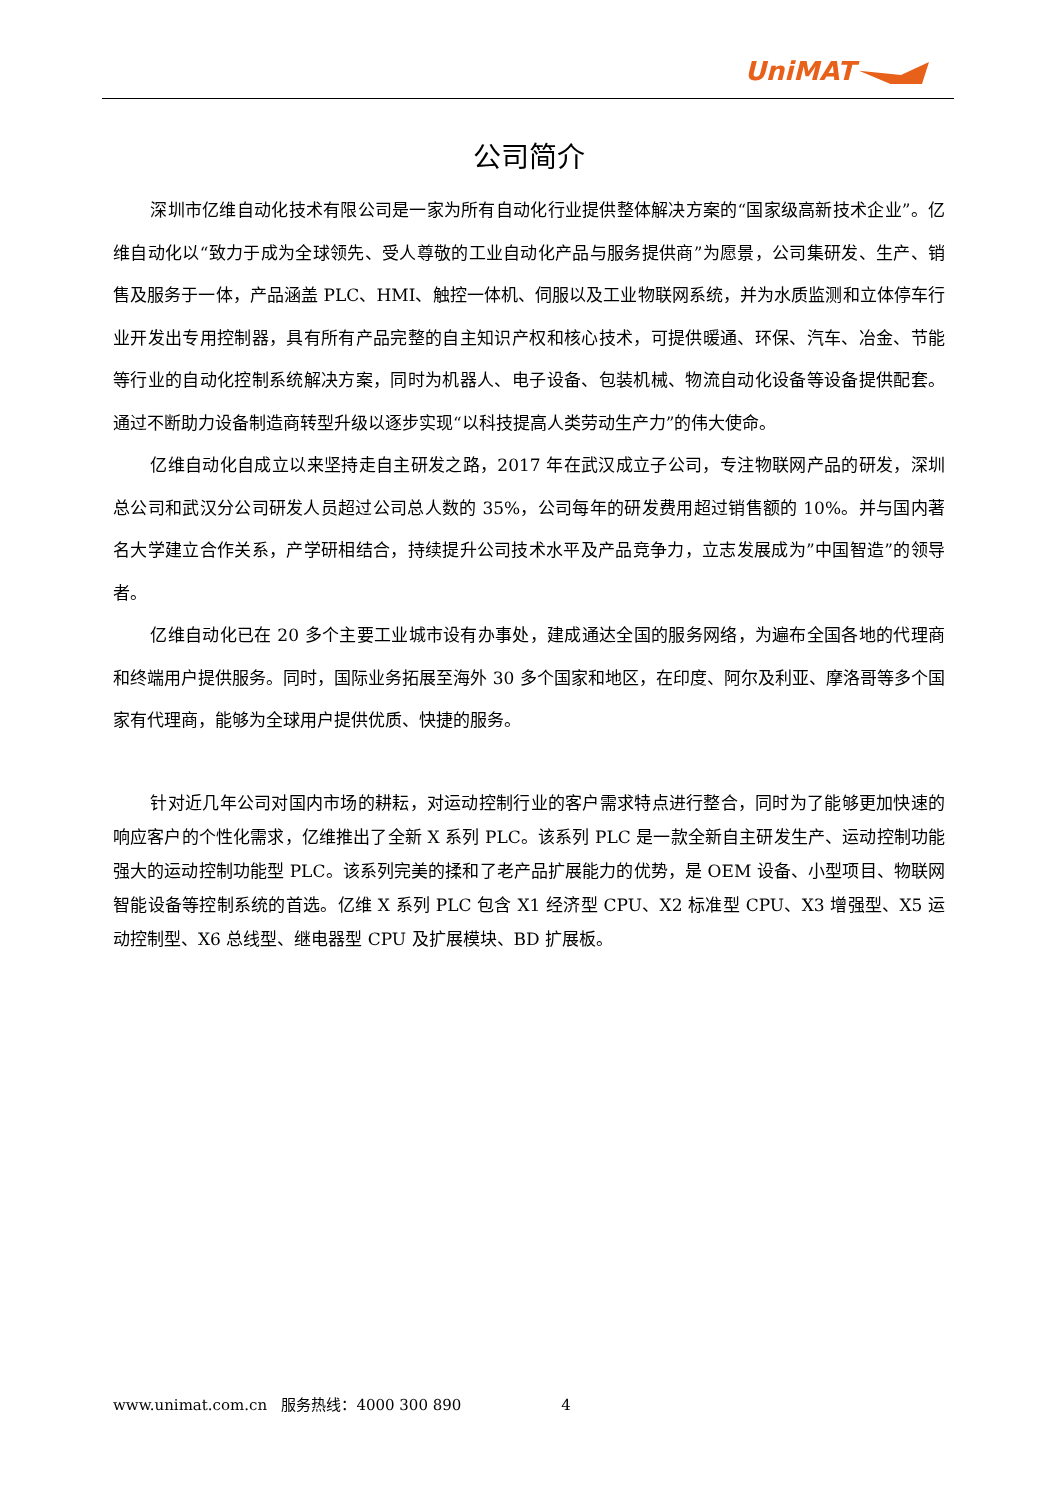UniMAT
公司简介
深圳市亿维自动化技术有限公司是一家为所有自动化行业提供整体解决方案的“国家级高新技术企业”。亿维自动化以“致力于成为全球领先、受人尊敬的工业自动化产品与服务提供商”为愿景，公司集研发、生产、销售及服务于一体，产品涵盖 PLC、HMI、触控一体机、伺服以及工业物联网系统，并为水质监测和立体停车行业开发出专用控制器，具有所有产品完整的自主知识产权和核心技术，可提供暖通、环保、汽车、冶金、节能等行业的自动化控制系统解决方案，同时为机器人、电子设备、包装机械、物流自动化设备等设备提供配套。通过不断助力设备制造商转型升级以逐步实现“以科技提高人类劳动生产力”的伟大使命。
亿维自动化自成立以来坚持走自主研发之路，2017 年在武汉成立子公司，专注物联网产品的研发，深圳总公司和武汉分公司研发人员超过公司总人数的 35%，公司每年的研发费用超过销售额的 10%。并与国内著名大学建立合作关系，产学研相结合，持续提升公司技术水平及产品竞争力，立志发展成为”中国智造”的领导者。
亿维自动化已在 20 多个主要工业城市设有办事处，建成通达全国的服务网络，为遍布全国各地的代理商和终端用户提供服务。同时，国际业务拓展至海外 30 多个国家和地区，在印度、阿尔及利亚、摩洛哥等多个国家有代理商，能够为全球用户提供优质、快捷的服务。
针对近几年公司对国内市场的耕耘，对运动控制行业的客户需求特点进行整合，同时为了能够更加快速的响应客户的个性化需求，亿维推出了全新 X 系列 PLC。该系列 PLC 是一款全新自主研发生产、运动控制功能强大的运动控制功能型 PLC。该系列完美的揉和了老产品扩展能力的优势，是 OEM 设备、小型项目、物联网智能设备等控制系统的首选。亿维 X 系列 PLC 包含 X1 经济型 CPU、X2 标准型 CPU、X3 增强型、X5 运动控制型、X6 总线型、继电器型 CPU 及扩展模块、BD 扩展板。
www.unimat.com.cn 服务热线：4000 300 890 4